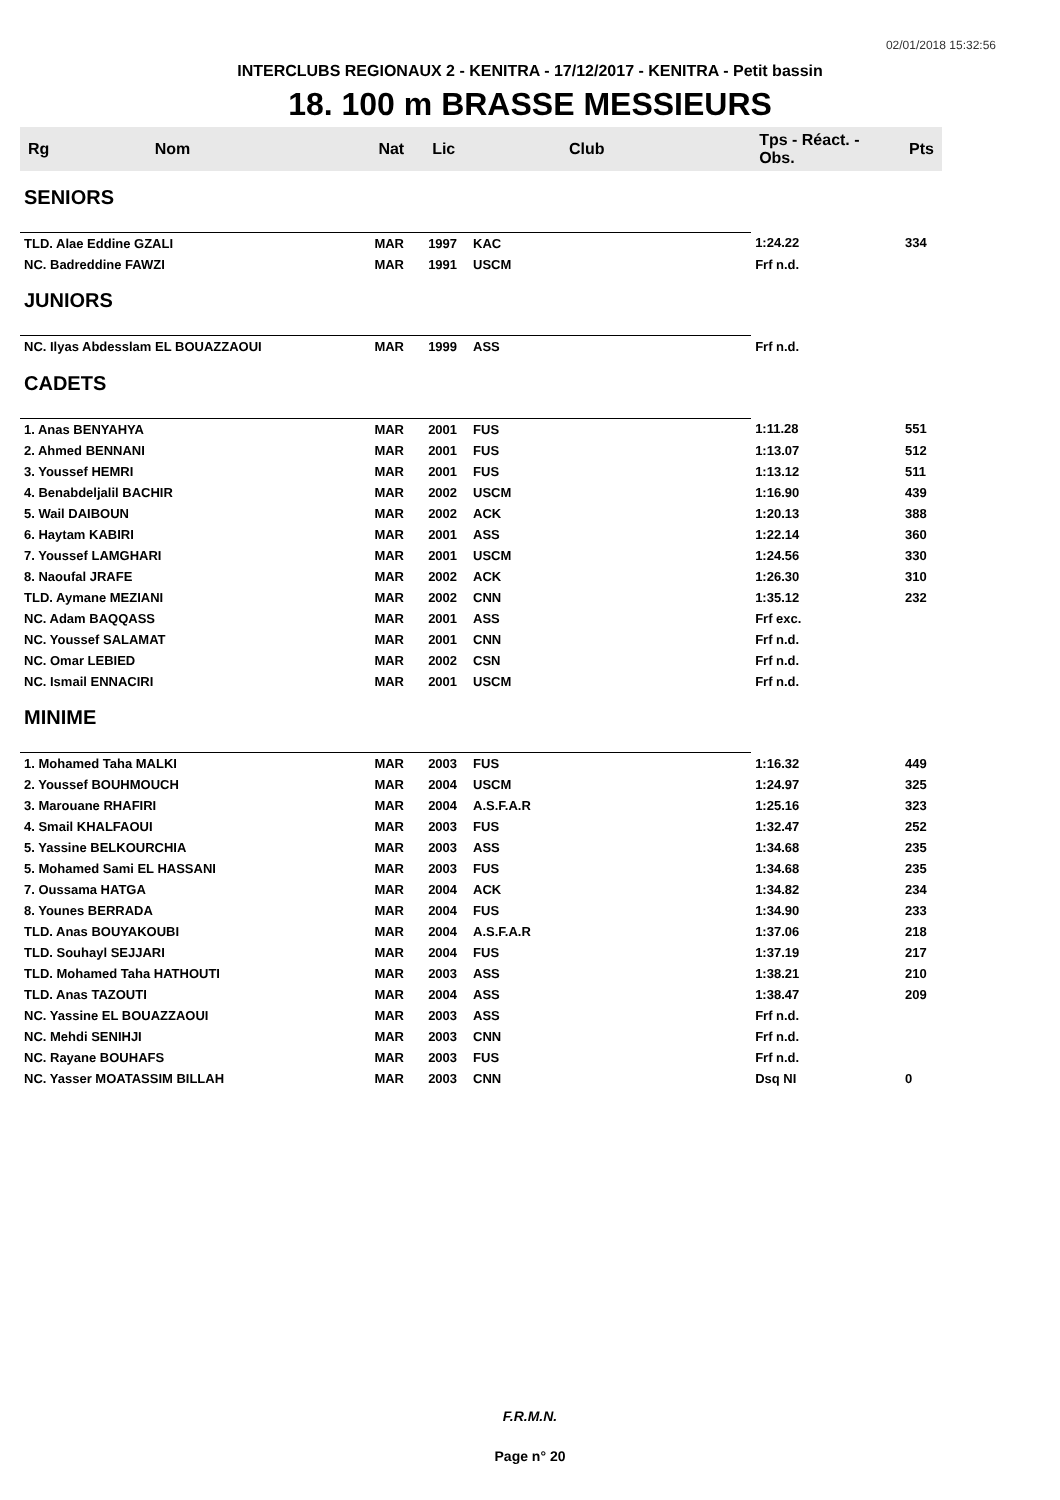02/01/2018 15:32:56
INTERCLUBS REGIONAUX 2 - KENITRA - 17/12/2017 - KENITRA - Petit bassin
18. 100 m BRASSE MESSIEURS
| Rg | Nom | Nat | Lic | Club | Tps - Réact. - Obs. | Pts |
| --- | --- | --- | --- | --- | --- | --- |
| SENIORS | | | | | | |
| TLD. Alae Eddine GZALI | | MAR | 1997 | KAC | 1:24.22 | 334 |
| NC. Badreddine FAWZI | | MAR | 1991 | USCM | Frf n.d. | |
| JUNIORS | | | | | | |
| NC. Ilyas Abdesslam EL BOUAZZAOUI | | MAR | 1999 | ASS | Frf n.d. | |
| CADETS | | | | | | |
| 1. Anas BENYAHYA | | MAR | 2001 | FUS | 1:11.28 | 551 |
| 2. Ahmed BENNANI | | MAR | 2001 | FUS | 1:13.07 | 512 |
| 3. Youssef HEMRI | | MAR | 2001 | FUS | 1:13.12 | 511 |
| 4. Benabdeljalil BACHIR | | MAR | 2002 | USCM | 1:16.90 | 439 |
| 5. Wail DAIBOUN | | MAR | 2002 | ACK | 1:20.13 | 388 |
| 6. Haytam KABIRI | | MAR | 2001 | ASS | 1:22.14 | 360 |
| 7. Youssef LAMGHARI | | MAR | 2001 | USCM | 1:24.56 | 330 |
| 8. Naoufal JRAFE | | MAR | 2002 | ACK | 1:26.30 | 310 |
| TLD. Aymane MEZIANI | | MAR | 2002 | CNN | 1:35.12 | 232 |
| NC. Adam BAQQASS | | MAR | 2001 | ASS | Frf exc. | |
| NC. Youssef SALAMAT | | MAR | 2001 | CNN | Frf n.d. | |
| NC. Omar LEBIED | | MAR | 2002 | CSN | Frf n.d. | |
| NC. Ismail ENNACIRI | | MAR | 2001 | USCM | Frf n.d. | |
| MINIME | | | | | | |
| 1. Mohamed Taha MALKI | | MAR | 2003 | FUS | 1:16.32 | 449 |
| 2. Youssef BOUHMOUCH | | MAR | 2004 | USCM | 1:24.97 | 325 |
| 3. Marouane RHAFIRI | | MAR | 2004 | A.S.F.A.R | 1:25.16 | 323 |
| 4. Smail KHALFAOUI | | MAR | 2003 | FUS | 1:32.47 | 252 |
| 5. Yassine BELKOURCHIA | | MAR | 2003 | ASS | 1:34.68 | 235 |
| 5. Mohamed Sami EL HASSANI | | MAR | 2003 | FUS | 1:34.68 | 235 |
| 7. Oussama HATGA | | MAR | 2004 | ACK | 1:34.82 | 234 |
| 8. Younes BERRADA | | MAR | 2004 | FUS | 1:34.90 | 233 |
| TLD. Anas BOUYAKOUBI | | MAR | 2004 | A.S.F.A.R | 1:37.06 | 218 |
| TLD. Souhayl SEJJARI | | MAR | 2004 | FUS | 1:37.19 | 217 |
| TLD. Mohamed Taha HATHOUTI | | MAR | 2003 | ASS | 1:38.21 | 210 |
| TLD. Anas TAZOUTI | | MAR | 2004 | ASS | 1:38.47 | 209 |
| NC. Yassine EL BOUAZZAOUI | | MAR | 2003 | ASS | Frf n.d. | |
| NC. Mehdi SENIHJI | | MAR | 2003 | CNN | Frf n.d. | |
| NC. Rayane BOUHAFS | | MAR | 2003 | FUS | Frf n.d. | |
| NC. Yasser MOATASSIM BILLAH | | MAR | 2003 | CNN | Dsq NI | 0 |
F.R.M.N.
Page n° 20